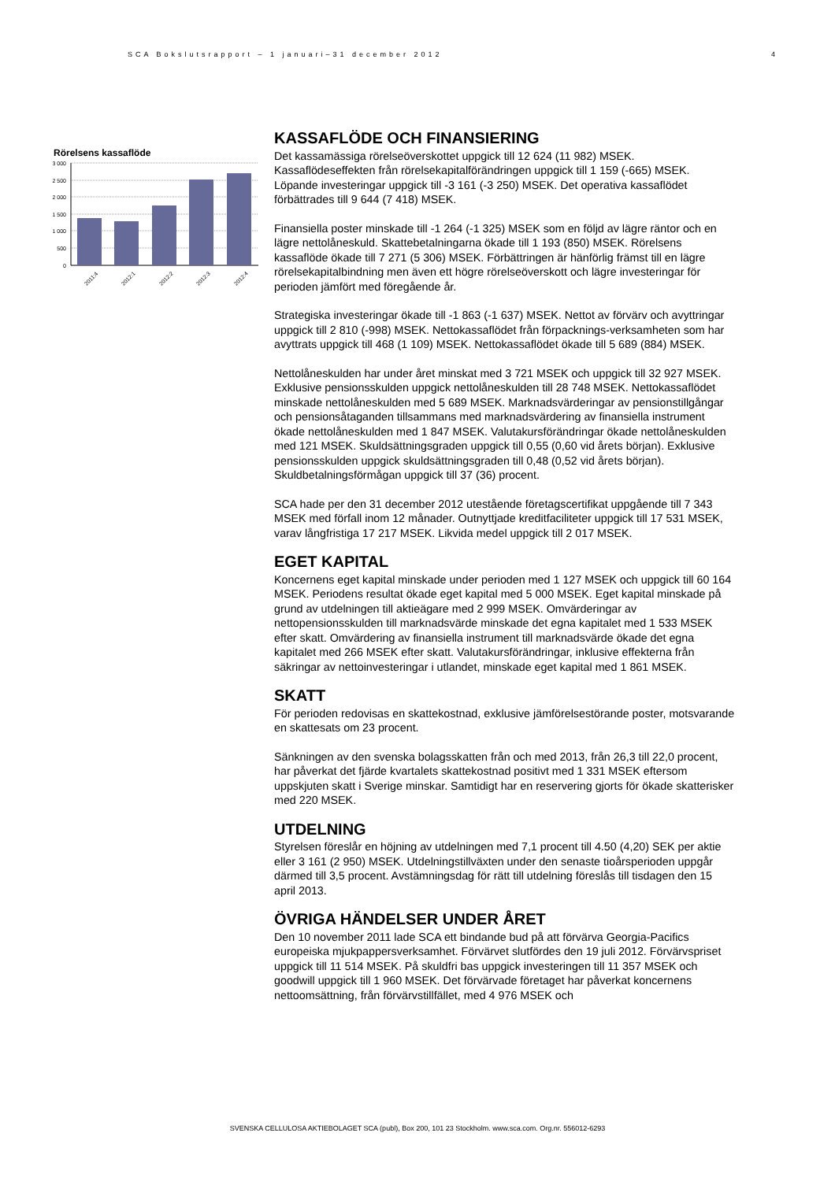SCA Bokslutsrapport – 1 januari–31 december 2012 4
Rörelsens kassaflöde
3 000
2 500
2 000
1 500
1 000
500
0
2011:4
2012:1
2012:2
2012:3
2012:4
KASSAFLÖDE OCH FINANSIERING
Det kassamässiga rörelseöverskottet uppgick till 12 624 (11 982) MSEK. Kassaflödeseffekten från rörelsekapitalförändringen uppgick till 1 159 (-665) MSEK. Löpande investeringar uppgick till -3 161 (-3 250) MSEK. Det operativa kassaflödet förbättrades till 9 644 (7 418) MSEK.
Finansiella poster minskade till -1 264 (-1 325) MSEK som en följd av lägre räntor och en lägre nettolåneskuld. Skattebetalningarna ökade till 1 193 (850) MSEK. Rörelsens kassaflöde ökade till 7 271 (5 306) MSEK. Förbättringen är hänförlig främst till en lägre rörelsekapitalbindning men även ett högre rörelseöverskott och lägre investeringar för perioden jämfört med föregående år.
Strategiska investeringar ökade till -1 863 (-1 637) MSEK. Nettot av förvärv och avyttringar uppgick till 2 810 (-998) MSEK. Nettokassaflödet från förpacknings-verksamheten som har avyttrats uppgick till 468 (1 109) MSEK. Nettokassaflödet ökade till 5 689 (884) MSEK.
Nettolåneskulden har under året minskat med 3 721 MSEK och uppgick till 32 927 MSEK. Exklusive pensionsskulden uppgick nettolåneskulden till 28 748 MSEK. Nettokassaflödet minskade nettolåneskulden med 5 689 MSEK. Marknadsvärderingar av pensionstillgångar och pensionsåtaganden tillsammans med marknadsvärdering av finansiella instrument ökade nettolåneskulden med 1 847 MSEK. Valutakursförändringar ökade nettolåneskulden med 121 MSEK. Skuldsättningsgraden uppgick till 0,55 (0,60 vid årets början). Exklusive pensionsskulden uppgick skuldsättningsgraden till 0,48 (0,52 vid årets början). Skuldbetalningsförmågan uppgick till 37 (36) procent.
SCA hade per den 31 december 2012 utestående företagscertifikat uppgående till 7 343 MSEK med förfall inom 12 månader. Outnyttjade kreditfaciliteter uppgick till 17 531 MSEK, varav långfristiga 17 217 MSEK. Likvida medel uppgick till 2 017 MSEK.
EGET KAPITAL
Koncernens eget kapital minskade under perioden med 1 127 MSEK och uppgick till 60 164 MSEK. Periodens resultat ökade eget kapital med 5 000 MSEK. Eget kapital minskade på grund av utdelningen till aktieägare med 2 999 MSEK. Omvärderingar av nettopensionsskulden till marknadsvärde minskade det egna kapitalet med 1 533 MSEK efter skatt. Omvärdering av finansiella instrument till marknadsvärde ökade det egna kapitalet med 266 MSEK efter skatt. Valutakursförändringar, inklusive effekterna från säkringar av nettoinvesteringar i utlandet, minskade eget kapital med 1 861 MSEK.
SKATT
För perioden redovisas en skattekostnad, exklusive jämförelsestörande poster, motsvarande en skattesats om 23 procent.
Sänkningen av den svenska bolagsskatten från och med 2013, från 26,3 till 22,0 procent, har påverkat det fjärde kvartalets skattekostnad positivt med 1 331 MSEK eftersom uppskjuten skatt i Sverige minskar. Samtidigt har en reservering gjorts för ökade skatterisker med 220 MSEK.
UTDELNING
Styrelsen föreslår en höjning av utdelningen med 7,1 procent till 4.50 (4,20) SEK per aktie eller 3 161 (2 950) MSEK. Utdelningstillväxten under den senaste tioårsperioden uppgår därmed till 3,5 procent. Avstämningsdag för rätt till utdelning föreslås till tisdagen den 15 april 2013.
ÖVRIGA HÄNDELSER UNDER ÅRET
Den 10 november 2011 lade SCA ett bindande bud på att förvärva Georgia-Pacifics europeiska mjukpappersverksamhet. Förvärvet slutfördes den 19 juli 2012. Förvärvspriset uppgick till 11 514 MSEK. På skuldfri bas uppgick investeringen till 11 357 MSEK och goodwill uppgick till 1 960 MSEK. Det förvärvade företaget har påverkat koncernens nettoomsättning, från förvärvstillfället, med 4 976 MSEK och
SVENSKA CELLULOSA AKTIEBOLAGET SCA (publ), Box 200, 101 23 Stockholm. www.sca.com. Org.nr. 556012-6293